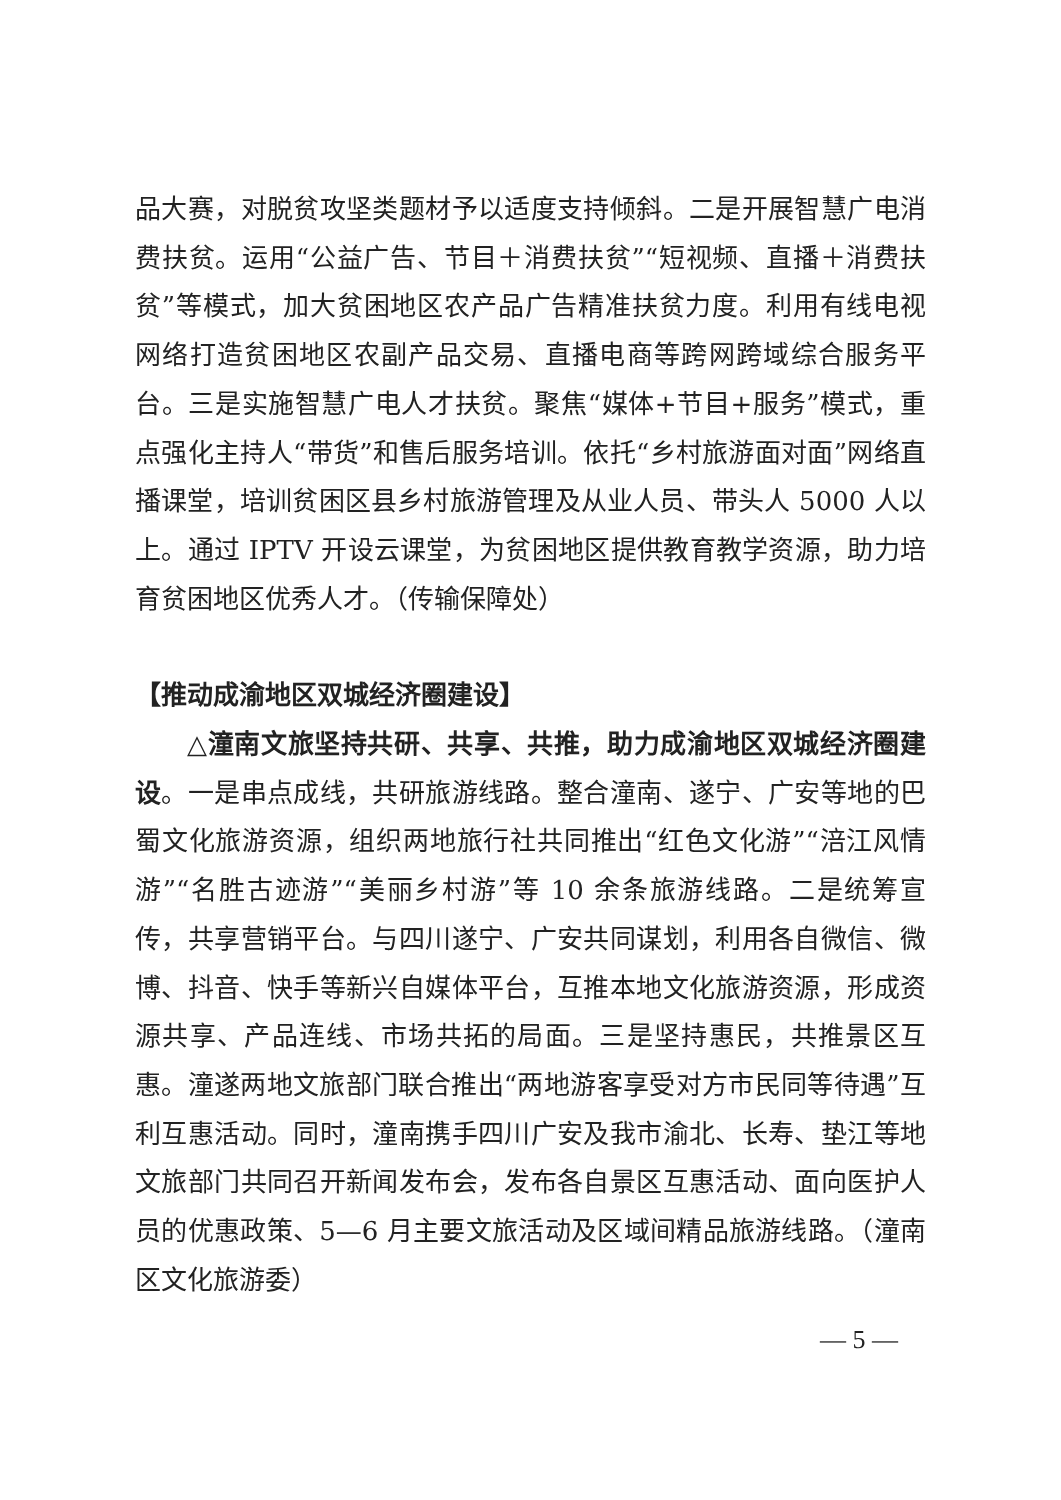品大赛，对脱贫攻坚类题材予以适度支持倾斜。二是开展智慧广电消费扶贫。运用“公益广告、节目＋消费扶贫”“短视频、直播＋消费扶贫”等模式，加大贫困地区农产品广告精准扶贫力度。利用有线电视网络打造贫困地区农副产品交易、直播电商等跨网跨域综合服务平台。三是实施智慧广电人才扶贫。聚焦“媒体+节目+服务”模式，重点强化主持人“带货”和售后服务培训。依托“乡村旅游面对面”网络直播课堂，培训贫困区县乡村旅游管理及从业人员、带头人 5000 人以上。通过 IPTV 开设云课堂，为贫困地区提供教育教学资源，助力培育贫困地区优秀人才。（传输保障处）
【推动成渝地区双城经济圈建设】
△潼南文旅坚持共研、共享、共推，助力成渝地区双城经济圈建设。一是串点成线，共研旅游线路。整合潼南、遂宁、广安等地的巴蜀文化旅游资源，组织两地旅行社共同推出“红色文化游”“涪江风情游”“名胜古迹游”“美丽乡村游”等 10 余条旅游线路。二是统筹宣传，共享营销平台。与四川遂宁、广安共同谋划，利用各自微信、微博、抖音、快手等新兴自媒体平台，互推本地文化旅游资源，形成资源共享、产品连线、市场共拓的局面。三是坚持惠民，共推景区互惠。潼遂两地文旅部门联合推出“两地游客享受对方市民同等待遇”互利互惠活动。同时，潼南携手四川广安及我市渝北、长寿、垫江等地文旅部门共同召开新闻发布会，发布各自景区互惠活动、面向医护人员的优惠政策、5—6 月主要文旅活动及区域间精品旅游线路。（潼南区文化旅游委）
— 5 —